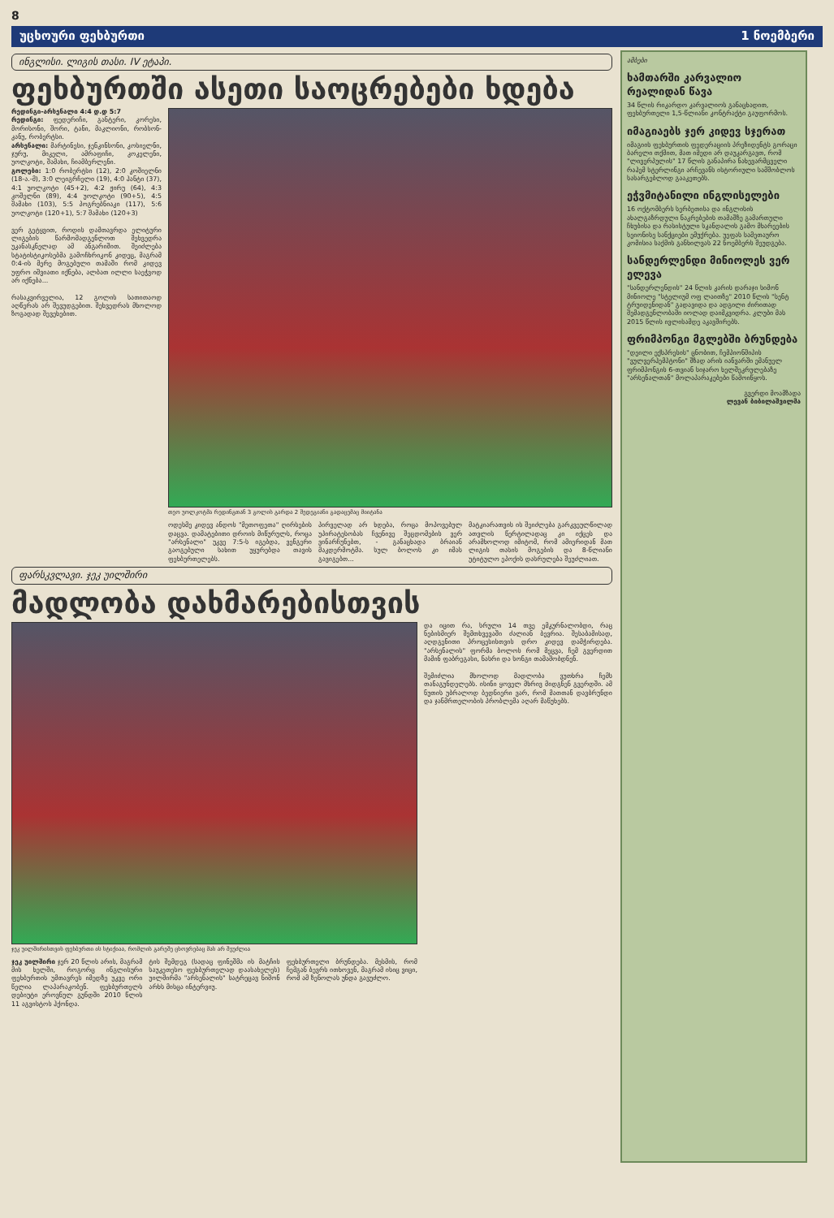8
უცხოური ფეხბურთი 1 ნოემბერი
ინგლისი. ლიგის თასი. IV ეტაპი.
ფეხბურთში ასეთი საოცრებები ხდება
რედინგი-არსენალი 4:4 დ.დ 5:7
რედინგი: ფედერიჩი, განტერი, კორესი, მორისონი, შორი, ტანი, მაკლიონი, რობსონ-კანუ, რობერტსი.
არსენალი: მარტინესი, ჯენკინსონი, კოსიელნი, ჯურუ, მიკელი, ამრაფიჩი, კოკელენი, უოლკოტი, შამახი, ჩიამბერლენი.
გოლები: 1:0 რობერტსი (12), 2:0 კოშიელნი (18-ა.-მ), 3:0 ლეიგრჩელი (19), 4:0 ჰანტი (37), 4:1 უოლკოტი (45+2), 4:2 ჟირუ (64), 4:3 კოშელნი (89), 4:4 უოლკოტი (90+5), 4:5 შამახი (103), 5:5 პოგრებნიაკი (117), 5:6 უოლკოტი (120+1), 5:7 შამახი (120+3)
ვერ გეტყვით, როდის დამთავრდა ელიტური ლიგების წარმომადგენლოთ შეხვედრა უკანასკნელად ამ ანგარიშით. შეიძლება სტატისტიკოსებმა გამოჩხრიკონ კიდეც, მაგრამ 0:4-ის მერე მოგებული თამაში რომ კიდევ უფრო იშვიათი იქნება, ალბათ ილლი საეჭვოდ არ იქნება...
რასაკვირველია, 12 გოლის სათითაოდ აღწერას არ შევუდგებით. შეხვედრას მხოლოდ ზოგადად შევეხებით.
თეო უოლკოტმა რედინგთან 3 გოლის გარდა 2 შედეგიანი გადაცემაც მიიტანა
ოდესმე კიდევ ანდოს "მეთოფეთა" ღირსების დაცვა. დამატებითი დროის მიწურულს, როცა "არსენალი" უკვე 7:5-ს იგებდა, ვენგერი გაოგებული სახით უყურებდა თავის ფეხბურთელებს.
პირველად არ ხდება, როცა მოპოვებულ უპირატესობას ჩვენივე შეცდომების ვერ ვინარჩუნებთ, - განაცხადა ბრაიან მაკდერმოტმა. სულ ბოლოს კი იმას გავიგებთ...
მატკიარათვის ის შეიძლება გარკვეულწილად ათვლის წერტილადაც კი იქცეს და არამხოლოდ იმიტომ, რომ ამიერიდან მათ ლიგის თასის მოგების და 8-წლიანი უტიტულო ეპოქის დასრულება შეუძლიათ.
ფარსკვლავი. ჯეკ უილშირი
მადლობა დახმარებისთვის
ჯეკ უილშირისთვის ფეხბურთი ის სტიქიაა, რომლის გარეშე ცხოვრებაც მას არ შეუძლია
ჯეკ უილშირი ჯერ 20 წლის არის, მაგრამ მის ხელში, როგორც ინგლისური ფეხბურთის უმთავრეს იმედზე უკვე ორი წელია ლაპარაკობენ. ფეხბურთელს დებიუტი ეროვნულ გუნდში 2010 წლის 11 აგვისტოს ჰქონდა.
ტის შემდეგ (სადაც ფინეშმა ის მატჩის საუკეთესო ფეხბურთელად დაასახელეს) უილშირმა "არსენალის" სატრეცავ ნიშონ არხს მისცა ინტერვიუ.
ფეხბურთელი ბრუნდება. მესმის, რომ ჩემგან ბევრს ითხოვენ, მაგრამ ისიც ვიცი, რომ ამ ზენოლას უნდა გავუძლო.
და იცით რა, სრული 14 თვე ემკურნალობდი, რაც ნებისმიერ შემთხვევაში ძალიან ბევრია. შესაბამისად, აღდგენითი პროცესისთვის დრო კიდევ დამჭირდება. "არსენალის" ფორმა ბოლოს რომ მეცვა, ჩემ გვერდით მამინ ფაბრეგასი, ნასრი და სონგი თამაშობდნენ.
შემიძლია მხოლოდ მადლობა ვუთხრა ჩემს თანაგუნდელებს. ისინი ყოველ მხრივ მიდგნენ გვერდში. ამ ნუთის უბრალოდ ბედნიერი ვარ, რომ მათთან დავბრუნდი და ჯანმრთელობის პრობლემა აღარ მაწუხებს.
ამბები
ხამთარში კარვალიო რეალიდან წავა
34 წლის რიკარდო კარვალიოს განაცხადით, ფეხბურთელი 1,5-წლიანი კონტრაქტი გაუფორმოს.
იმაგიაებს ჯერ კიდევ სჯერათ
იმაგიის ფეხბურთის ფედერაციის პრეზიდენტს გორაცი ბარელი თქმით, მათ იმედი არ დაუკარგავთ, რომ "ლივერპულის" 17 წლის განაპირა ნახევარმცველი რაჰემ სტერლინგი არჩევანს ისტორიული სამშობლოს სასარგებლოდ გააკეთებს.
ეჭვმიტანილი ინგლისელები
16 ოქტომბერს სერბეთისა და ინგლისის ახალგაზრდული ნაკრებების თამაშზე გამართული ჩხუბისა და რასისტული სკანდალის გამო მხარეების სეიონისე სანქციები ემუქრება. უეფას სამეთაურო კომისია საქმის განხილვას 22 ნოემბერს შეუდგება.
სანდერლენდი მინიოლეს ვერ ელევა
"სანდერლენდის" 24 წლის კარის დარაჯი სიმონ მინიოლე "სტელიუმ ოფ ლაითზე" 2010 წლის "სენტ ტრუიდენიდან" გადავიდა და ადგილი ძირითად შემადგენლობაში იოლად დაიმკვიდრა. კლუბი მას 2015 წლის ივლისამდე აკავშირებს.
ფრიმპონგი მგლებში ბრუნდება
"დეილი ექსპრესის" ცნობით, ჩემპიონშიპის "ვულვერჰემპტონი" შზად არის იანვარში ემანუელ ფრიმპონგის 6-თვიან სიჯარო ხელშეკრულებაზე "არსენალთან" მოლაპარაკებები წამოიწყოს.
გვერდი მოამზადა
ლევან ბიბილაშვილმა